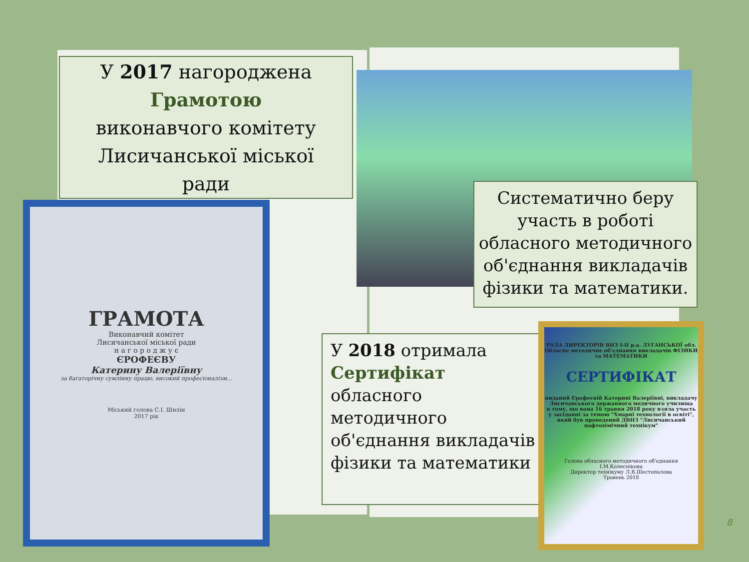У 2017 нагороджена
Грамотою
виконавчого комітету
Лисичанської міської
ради
ГРАМОТА
Виконавчий комітет
Лисичанської міської ради
н а г о р о д ж у є
ЄРОФЕЄВУ
Катерину Валеріївну
за багаторічну сумлінну працю, високий професіоналізм...
Міський голова С.І. Шилін
2017 рік
Систематично беру участь в роботі обласного методичного об'єднання викладачів фізики та математики.
У 2018 отримала
Сертифікат
обласного
методичного
об'єднання викладачів
фізики та математики
РАДА ДИРЕКТОРІВ ВНЗ І-ІІ р.а. ЛУГАНСЬКОЇ обл.
Обласне методичне об'єднання викладачів ФІЗИКИ та МАТЕМАТИКИ
СЕРТИФІКАТ
виданий Єрофеєвій Катерині Валеріївні, викладачу Лисичанського державного медичного училища
в тому, що вона 16 травня 2018 року взяла участь у засіданні за темою "Хмарні технології в освіті", який був проведений ДВНЗ "Лисичанський нафтохімічний технікум"
Голова обласного методичного об'єднання І.М.Колеснікова
Директор технікуму Л.В.Шестопалова
Травень 2018
8